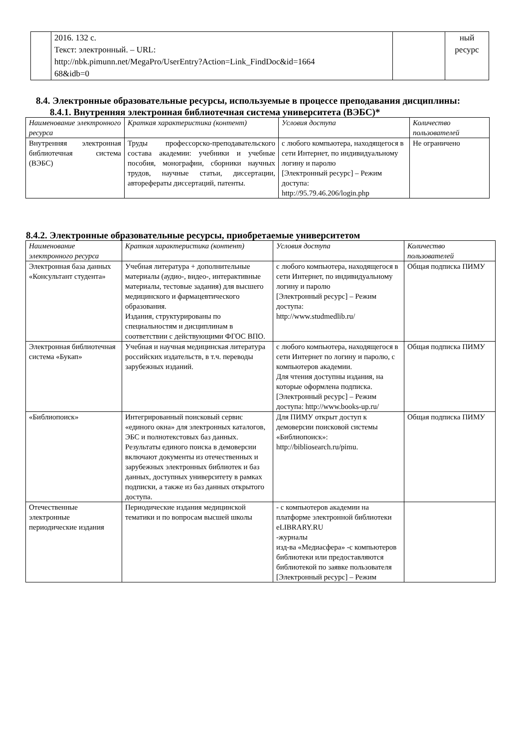| | 2016. 132 с. Текст: электронный. – URL: http://nbk.pimunn.net/MegaPro/UserEntry?Action=Link_FindDoc&id=1664 68&idb=0 | | ный ресурс |
8.4. Электронные образовательные ресурсы, используемые в процессе преподавания дисциплины:
8.4.1. Внутренняя электронная библиотечная система университета (ВЭБС)*
| Наименование электронного ресурса | Краткая характеристика (контент) | Условия доступа | Количество пользователей |
| --- | --- | --- | --- |
| Внутренняя электронная библиотечная система (ВЭБС) | Труды профессорско-преподавательского состава академии: учебники и учебные пособия, монографии, сборники научных трудов, научные статьи, диссертации, авторефераты диссертаций, патенты. | с любого компьютера, находящегося в сети Интернет, по индивидуальному логину и паролю [Электронный ресурс] – Режим доступа: http://95.79.46.206/login.php | Не ограничено |
8.4.2. Электронные образовательные ресурсы, приобретаемые университетом
| Наименование электронного ресурса | Краткая характеристика (контент) | Условия доступа | Количество пользователей |
| --- | --- | --- | --- |
| Электронная база данных «Консультант студента» | Учебная литература + дополнительные материалы (аудио-, видео-, интерактивные материалы, тестовые задания) для высшего медицинского и фармацевтического образования. Издания, структурированы по специальностям и дисциплинам в соответствии с действующими ФГОС ВПО. | с любого компьютера, находящегося в сети Интернет, по индивидуальному логину и паролю [Электронный ресурс] – Режим доступа: http://www.studmedlib.ru/ | Общая подписка ПИМУ |
| Электронная библиотечная система «Букап» | Учебная и научная медицинская литература российских издательств, в т.ч. переводы зарубежных изданий. | с любого компьютера, находящегося в сети Интернет по логину и паролю, с компьютеров академии. Для чтения доступны издания, на которые оформлена подписка. [Электронный ресурс] – Режим доступа: http://www.books-up.ru/ | Общая подписка ПИМУ |
| «Библиопоиск» | Интегрированный поисковый сервис «единого окна» для электронных каталогов, ЭБС и полнотекстовых баз данных. Результаты единого поиска в демоверсии включают документы из отечественных и зарубежных электронных библиотек и баз данных, доступных университету в рамках подписки, а также из баз данных открытого доступа. | Для ПИМУ открыт доступ к демоверсии поисковой системы «Библиопоиск»: http://bibliosearch.ru/pimu. | Общая подписка ПИМУ |
| Отечественные электронные периодические издания | Периодические издания медицинской тематики и по вопросам высшей школы | - с компьютеров академии на платформе электронной библиотеки eLIBRARY.RU -журналы изд-ва «Медиасфера» -с компьютеров библиотеки или предоставляются библиотекой по заявке пользователя [Электронный ресурс] – Режим | |